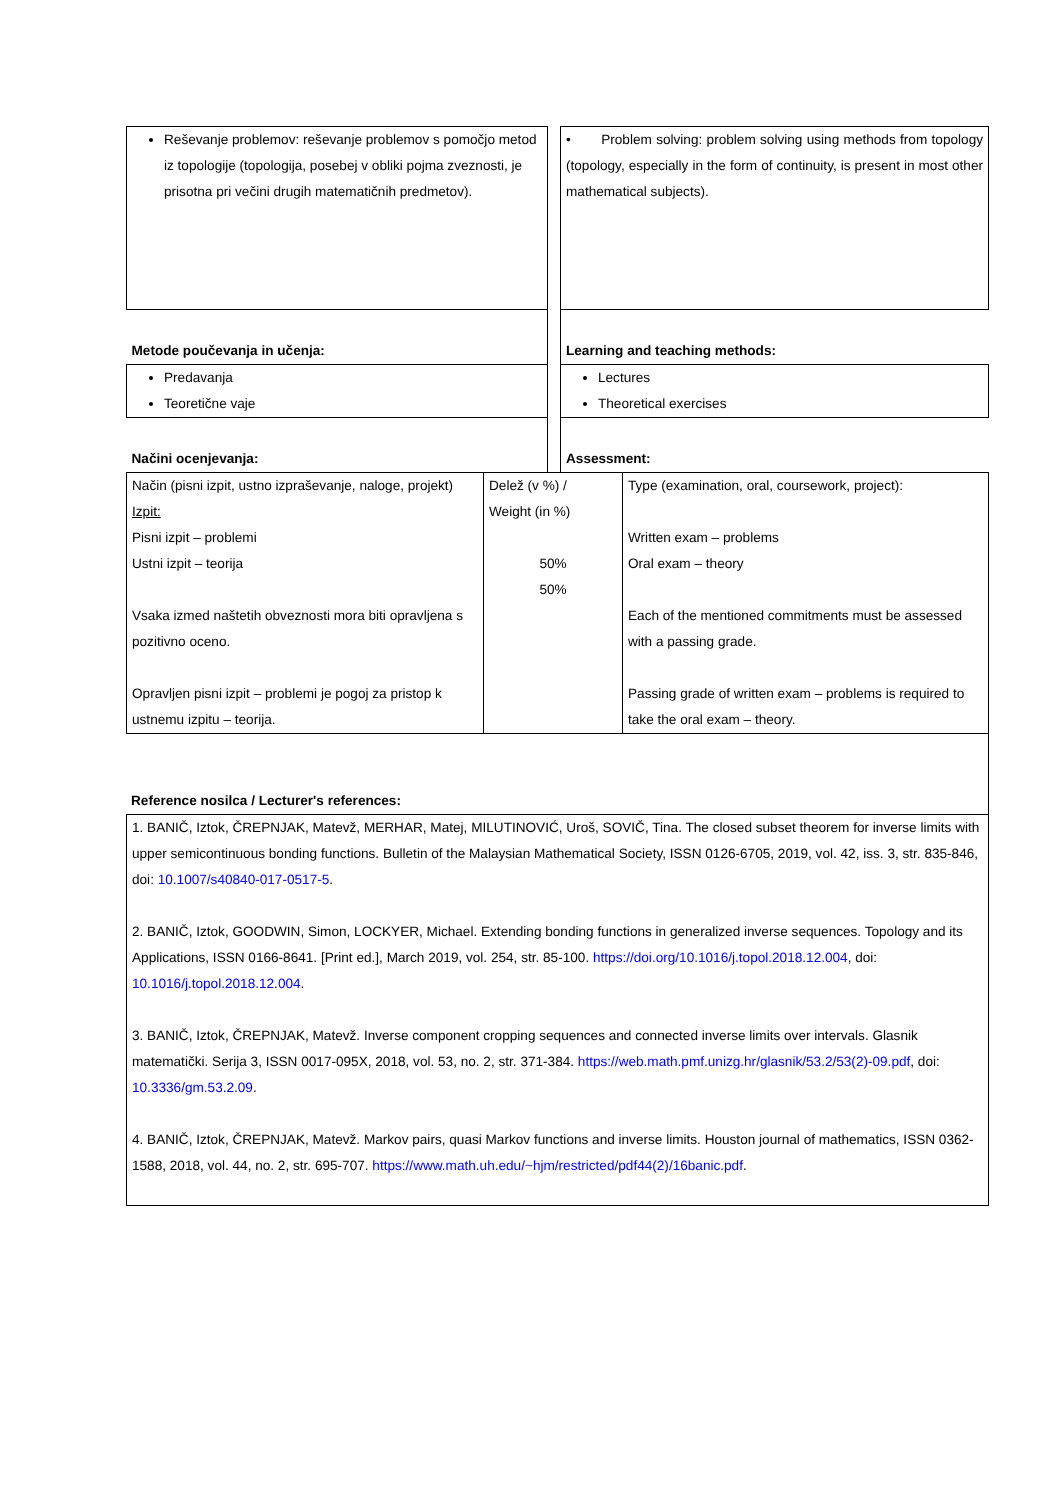| Reševanje problemov: reševanje problemov s pomočjo metod iz topologije (topologija, posebej v obliki pojma zveznosti, je prisotna pri večini drugih matematičnih predmetov). | | • Problem solving: problem solving using methods from topology (topology, especially in the form of continuity, is present in most other mathematical subjects). |
| Metode poučevanja in učenja: | | Learning and teaching methods: |
| Predavanja Teoretične vaje | | Lectures Theoretical exercises |
| Načini ocenjevanja: | | Assessment: |
| Način (pisni izpit, ustno izpraševanje, naloge, projekt) Izpit: Pisni izpit – problemi Ustni izpit – teorija Vsaka izmed naštetih obveznosti mora biti opravljena s pozitivno oceno. Opravljen pisni izpit – problemi je pogoj za pristop k ustnemu izpitu – teorija. | Delež (v %) / Weight (in %) 50% 50% | Type (examination, oral, coursework, project): Written exam – problems Oral exam – theory Each of the mentioned commitments must be assessed with a passing grade. Passing grade of written exam – problems is required to take the oral exam – theory. |
Reference nosilca / Lecturer's references:
| 1. BANIČ, Iztok, ČREPNJAK, Matevž, MERHAR, Matej, MILUTINOVIĆ, Uroš, SOVIČ, Tina. The closed subset theorem for inverse limits with upper semicontinuous bonding functions. Bulletin of the Malaysian Mathematical Society, ISSN 0126-6705, 2019, vol. 42, iss. 3, str. 835-846, doi: 10.1007/s40840-017-0517-5 . 2. BANIČ, Iztok, GOODWIN, Simon, LOCKYER, Michael. Extending bonding functions in generalized inverse sequences. Topology and its Applications, ISSN 0166-8641. [Print ed.], March 2019, vol. 254, str. 85-100. https://doi.org/10.1016/j.topol.2018.12.004 , doi: 10.1016/j.topol.2018.12.004 . 3. BANIČ, Iztok, ČREPNJAK, Matevž. Inverse component cropping sequences and connected inverse limits over intervals. Glasnik matematički. Serija 3, ISSN 0017-095X, 2018, vol. 53, no. 2, str. 371-384. https://web.math.pmf.unizg.hr/glasnik/53.2/53(2)-09.pdf , doi: 10.3336/gm.53.2.09 . 4. BANIČ, Iztok, ČREPNJAK, Matevž. Markov pairs, quasi Markov functions and inverse limits. Houston journal of mathematics, ISSN 0362-1588, 2018, vol. 44, no. 2, str. 695-707. https://www.math.uh.edu/~hjm/restricted/pdf44(2)/16banic.pdf . |